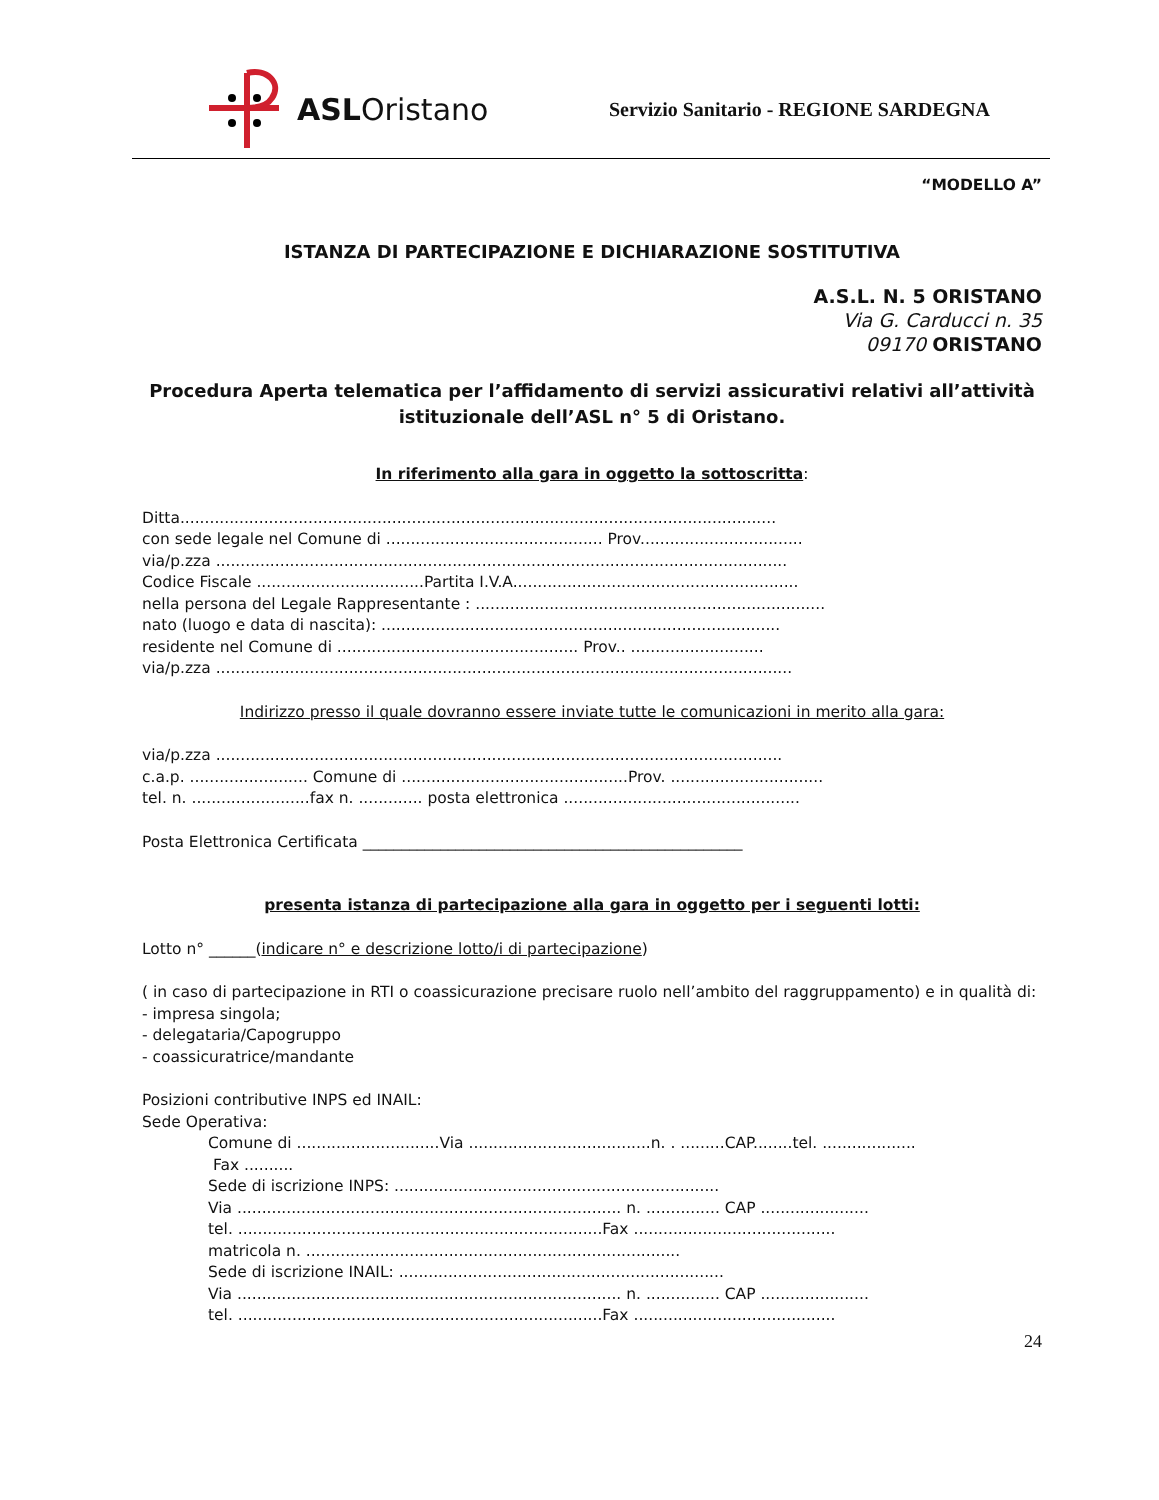ASLOristano
Servizio Sanitario - REGIONE SARDEGNA
“MODELLO A”
ISTANZA DI PARTECIPAZIONE E DICHIARAZIONE SOSTITUTIVA
A.S.L. N. 5 ORISTANO
Via G. Carducci n. 35
09170 ORISTANO
Procedura Aperta telematica per l’affidamento di servizi assicurativi relativi all’attività istituzionale dell’ASL n° 5 di Oristano.
In riferimento alla gara in oggetto la sottoscritta:
Ditta.........................................................................................................................
con sede legale nel Comune di ............................................ Prov.................................
via/p.zza ....................................................................................................................
Codice Fiscale ..................................Partita I.V.A..........................................................
nella persona del Legale Rappresentante : .......................................................................
nato (luogo e data di nascita): .................................................................................
residente nel Comune di ................................................. Prov.. ...........................
via/p.zza .....................................................................................................................
Indirizzo presso il quale dovranno essere inviate tutte le comunicazioni in merito alla gara:
via/p.zza ...................................................................................................................
c.a.p. ........................ Comune di ..............................................Prov. ...............................
tel. n. ........................fax n. ............. posta elettronica ................................................
Posta Elettronica Certificata _________________________________________________
presenta istanza di partecipazione alla gara in oggetto per i seguenti lotti:
Lotto n° ______(indicare n° e descrizione lotto/i di partecipazione)
( in caso di partecipazione in RTI o coassicurazione precisare ruolo nell’ambito del raggruppamento) e in qualità di:
- impresa singola;
- delegataria/Capogruppo
- coassicuratrice/mandante
Posizioni contributive INPS ed INAIL:
Sede Operativa:
Comune di .............................Via .....................................n. . .........CAP........tel. ...................
Fax ..........
Sede di iscrizione INPS: ..................................................................
Via .............................................................................. n. ............... CAP ......................
tel. ..........................................................................Fax .........................................
matricola n. ............................................................................
Sede di iscrizione INAIL: ..................................................................
Via .............................................................................. n. ............... CAP ......................
tel. ..........................................................................Fax .........................................
24